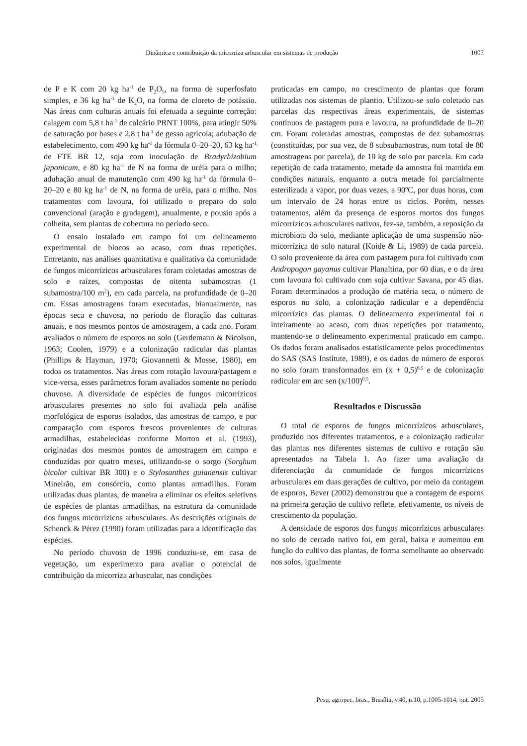Dinâmica e contribuição da micorriza arbuscular em sistemas de produção 1007
de P e K com 20 kg ha<sup>-1</sup> de P<sub>2</sub>O<sub>5</sub>, na forma de superfosfato simples, e 36 kg ha<sup>-1</sup> de K<sub>2</sub>O, na forma de cloreto de potássio. Nas áreas com culturas anuais foi efetuada a seguinte correção: calagem com 5,8 t ha<sup>-1</sup> de calcário PRNT 100%, para atingir 50% de saturação por bases e 2,8 t ha<sup>-1</sup> de gesso agrícola; adubação de estabelecimento, com 490 kg ha<sup>-1</sup> da fórmula 0–20–20, 63 kg ha<sup>-1</sup> de FTE BR 12, soja com inoculação de Bradyrhizobium japonicum, e 80 kg ha<sup>-1</sup> de N na forma de uréia para o milho; adubação anual de manutenção com 490 kg ha<sup>-1</sup> da fórmula 0–20–20 e 80 kg ha<sup>-1</sup> de N, na forma de uréia, para o milho. Nos tratamentos com lavoura, foi utilizado o preparo do solo convencional (aração e gradagem), anualmente, e pousio após a colheita, sem plantas de cobertura no período seco.
O ensaio instalado em campo foi um delineamento experimental de blocos ao acaso, com duas repetições. Entretanto, nas análises quantitativa e qualitativa da comunidade de fungos micorrízicos arbusculares foram coletadas amostras de solo e raízes, compostas de oitenta subamostras (1 subamostra/100 m<sup>2</sup>), em cada parcela, na profundidade de 0–20 cm. Essas amostragens foram executadas, bianualmente, nas épocas seca e chuvosa, no período de floração das culturas anuais, e nos mesmos pontos de amostragem, a cada ano. Foram avaliados o número de esporos no solo (Gerdemann & Nicolson, 1963; Coolen, 1979) e a colonização radicular das plantas (Phillips & Hayman, 1970; Giovannetti & Mosse, 1980), em todos os tratamentos. Nas áreas com rotação lavoura/pastagem e vice-versa, esses parâmetros foram avaliados somente no período chuvoso. A diversidade de espécies de fungos micorrízicos arbusculares presentes no solo foi avaliada pela análise morfológica de esporos isolados, das amostras de campo, e por comparação com esporos frescos provenientes de culturas armadilhas, estabelecidas conforme Morton et al. (1993), originadas dos mesmos pontos de amostragem em campo e conduzidas por quatro meses, utilizando-se o sorgo (Sorghum bicolor cultivar BR 300) e o Stylosanthes guianensis cultivar Mineirão, em consórcio, como plantas armadilhas. Foram utilizadas duas plantas, de maneira a eliminar os efeitos seletivos de espécies de plantas armadilhas, na estrutura da comunidade dos fungos micorrízicos arbusculares. As descrições originais de Schenck & Pérez (1990) foram utilizadas para a identificação das espécies.
No período chuvoso de 1996 conduziu-se, em casa de vegetação, um experimento para avaliar o potencial de contribuição da micorriza arbuscular, nas condições
praticadas em campo, no crescimento de plantas que foram utilizadas nos sistemas de plantio. Utilizou-se solo coletado nas parcelas das respectivas áreas experimentais, de sistemas contínuos de pastagem pura e lavoura, na profundidade de 0–20 cm. Foram coletadas amostras, compostas de dez subamostras (constituídas, por sua vez, de 8 subsubamostras, num total de 80 amostragens por parcela), de 10 kg de solo por parcela. Em cada repetição de cada tratamento, metade da amostra foi mantida em condições naturais, enquanto a outra metade foi parcialmente esterilizada a vapor, por duas vezes, a 90ºC, por duas horas, com um intervalo de 24 horas entre os ciclos. Porém, nesses tratamentos, além da presença de esporos mortos dos fungos micorrízicos arbusculares nativos, fez-se, também, a reposição da microbiota do solo, mediante aplicação de uma suspensão não-micorrízica do solo natural (Koide & Li, 1989) de cada parcela. O solo proveniente da área com pastagem pura foi cultivado com Andropogon gayanus cultivar Planaltina, por 60 dias, e o da área com lavoura foi cultivado com soja cultivar Savana, por 45 dias. Foram determinados a produção de matéria seca, o número de esporos no solo, a colonização radicular e a dependência micorrízica das plantas. O delineamento experimental foi o inteiramente ao acaso, com duas repetições por tratamento, mantendo-se o delineamento experimental praticado em campo. Os dados foram analisados estatisticamente pelos procedimentos do SAS (SAS Institute, 1989), e os dados de número de esporos no solo foram transformados em (x + 0,5)<sup>0,5</sup> e de colonização radicular em arc sen (x/100)<sup>0,5</sup>.
Resultados e Discussão
O total de esporos de fungos micorrízicos arbusculares, produzido nos diferentes tratamentos, e a colonização radicular das plantas nos diferentes sistemas de cultivo e rotação são apresentados na Tabela 1. Ao fazer uma avaliação da diferenciação da comunidade de fungos micorrízicos arbusculares em duas gerações de cultivo, por meio da contagem de esporos, Bever (2002) demonstrou que a contagem de esporos na primeira geração de cultivo reflete, efetivamente, os níveis de crescimento da população.
A densidade de esporos dos fungos micorrízicos arbusculares no solo de cerrado nativo foi, em geral, baixa e aumentou em função do cultivo das plantas, de forma semelhante ao observado nos solos, igualmente
Pesq. agropec. bras., Brasília, v.40, n.10, p.1005-1014, out. 2005